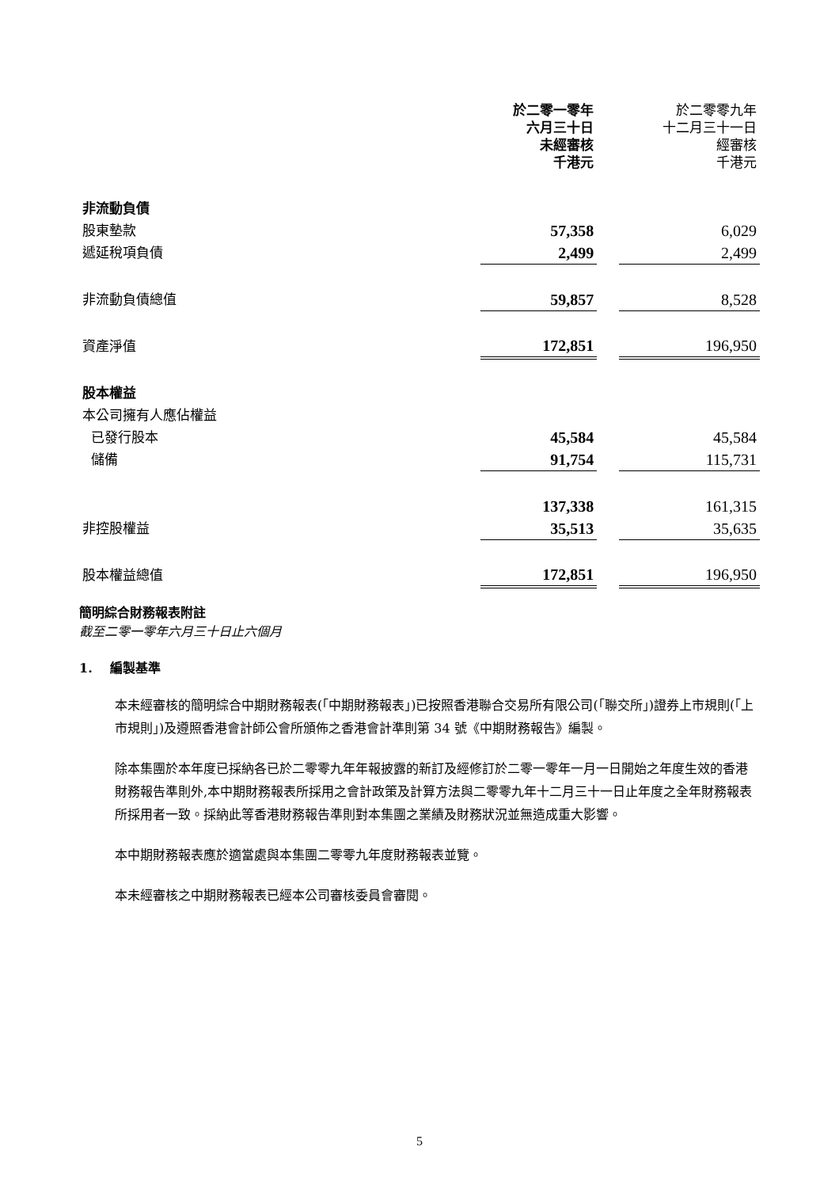| | 於二零一零年 六月三十日 未經審核 千港元 | | 於二零零九年 十二月三十一日 經審核 千港元 |
| 非流動負債 | | | |
| 股東墊款 | 57,358 | | 6,029 |
| 遞延稅項負債 | 2,499 | | 2,499 |
| 非流動負債總值 | 59,857 | | 8,528 |
| 資產淨值 | 172,851 | | 196,950 |
| 股本權益 | | | |
| 本公司擁有人應佔權益 | | | |
| 已發行股本 | 45,584 | | 45,584 |
| 儲備 | 91,754 | | 115,731 |
| | 137,338 | | 161,315 |
| 非控股權益 | 35,513 | | 35,635 |
| 股本權益總值 | 172,851 | | 196,950 |
簡明綜合財務報表附註
截至二零一零年六月三十日止六個月
1. 編製基準
本未經審核的簡明綜合中期財務報表(「中期財務報表」)已按照香港聯合交易所有限公司(「聯交所」)證券上市規則(「上市規則」)及遵照香港會計師公會所頒佈之香港會計準則第 34 號《中期財務報告》編製。
除本集團於本年度已採納各已於二零零九年年報披露的新訂及經修訂於二零一零年一月一日開始之年度生效的香港財務報告準則外,本中期財務報表所採用之會計政策及計算方法與二零零九年十二月三十一日止年度之全年財務報表所採用者一致。採納此等香港財務報告準則對本集團之業績及財務狀況並無造成重大影響。
本中期財務報表應於適當處與本集團二零零九年度財務報表並覽。
本未經審核之中期財務報表已經本公司審核委員會審閱。
5